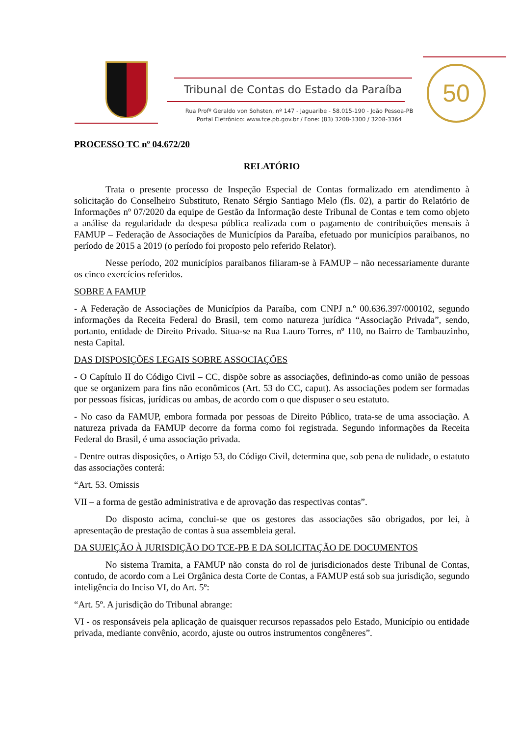Tribunal de Contas do Estado da Paraíba
Rua Profº Geraldo von Sohsten, nº 147 - Jaguaribe - 58.015-190 - João Pessoa-PB
Portal Eletrônico: www.tce.pb.gov.br / Fone: (83) 3208-3300 / 3208-3364
50
PROCESSO TC nº 04.672/20
RELATÓRIO
Trata o presente processo de Inspeção Especial de Contas formalizado em atendimento à solicitação do Conselheiro Substituto, Renato Sérgio Santiago Melo (fls. 02), a partir do Relatório de Informações nº 07/2020 da equipe de Gestão da Informação deste Tribunal de Contas e tem como objeto a análise da regularidade da despesa pública realizada com o pagamento de contribuições mensais à FAMUP – Federação de Associações de Municípios da Paraíba, efetuado por municípios paraibanos, no período de 2015 a 2019 (o período foi proposto pelo referido Relator).
Nesse período, 202 municípios paraibanos filiaram-se à FAMUP – não necessariamente durante os cinco exercícios referidos.
SOBRE A FAMUP
- A Federação de Associações de Municípios da Paraíba, com CNPJ n.º 00.636.397/000102, segundo informações da Receita Federal do Brasil, tem como natureza jurídica “Associação Privada”, sendo, portanto, entidade de Direito Privado. Situa-se na Rua Lauro Torres, nº 110, no Bairro de Tambauzinho, nesta Capital.
DAS DISPOSIÇÕES LEGAIS SOBRE ASSOCIAÇÕES
- O Capítulo II do Código Civil – CC, dispõe sobre as associações, definindo-as como união de pessoas que se organizem para fins não econômicos (Art. 53 do CC, caput). As associações podem ser formadas por pessoas físicas, jurídicas ou ambas, de acordo com o que dispuser o seu estatuto.
- No caso da FAMUP, embora formada por pessoas de Direito Público, trata-se de uma associação. A natureza privada da FAMUP decorre da forma como foi registrada. Segundo informações da Receita Federal do Brasil, é uma associação privada.
- Dentre outras disposições, o Artigo 53, do Código Civil, determina que, sob pena de nulidade, o estatuto das associações conterá:
“Art. 53. Omissis
VII – a forma de gestão administrativa e de aprovação das respectivas contas”.
Do disposto acima, conclui-se que os gestores das associações são obrigados, por lei, à apresentação de prestação de contas à sua assembleia geral.
DA SUJEIÇÃO À JURISDIÇÃO DO TCE-PB E DA SOLICITAÇÃO DE DOCUMENTOS
No sistema Tramita, a FAMUP não consta do rol de jurisdicionados deste Tribunal de Contas, contudo, de acordo com a Lei Orgânica desta Corte de Contas, a FAMUP está sob sua jurisdição, segundo inteligência do Inciso VI, do Art. 5º:
“Art. 5º. A jurisdição do Tribunal abrange:
VI - os responsáveis pela aplicação de quaisquer recursos repassados pelo Estado, Município ou entidade privada, mediante convênio, acordo, ajuste ou outros instrumentos congêneres”.